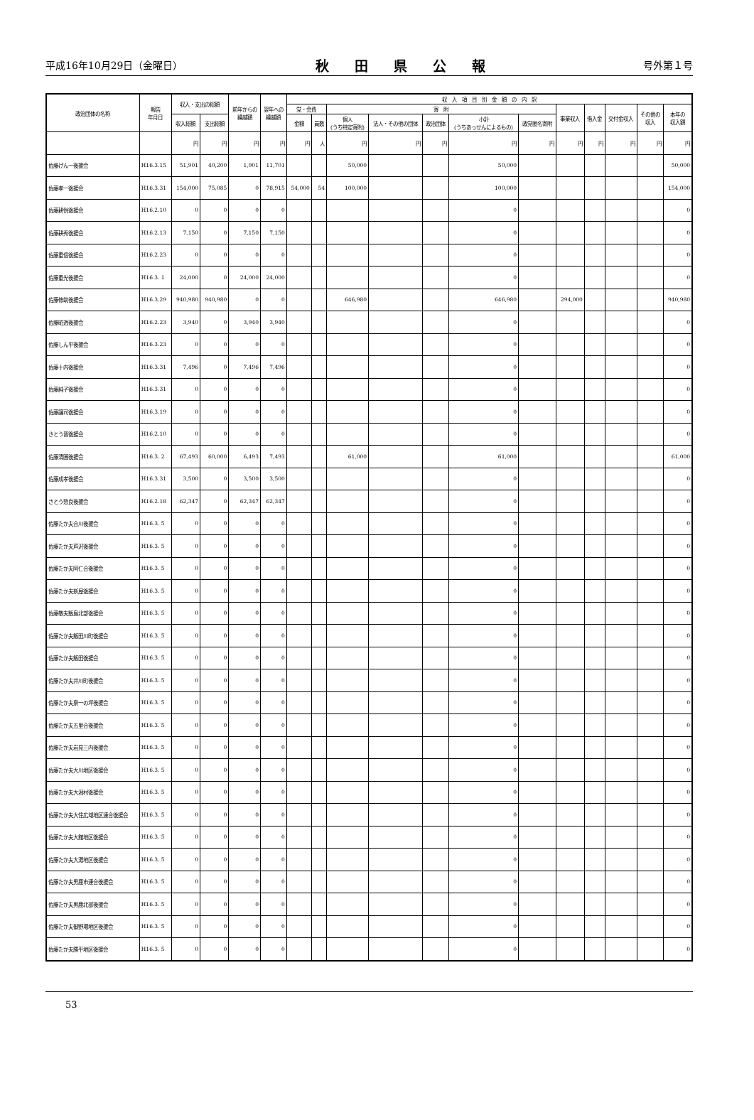平成16年10月29日（金曜日） 秋田県公報 号外第１号
| 政治団体の名称 | 報告 年月日 | 収入・支出の総額 | | 前年からの 繰越額 | 翌年への 繰越額 | 収 入 項 目 別 金 額 の 内 訳 | | | | | | | | | | | |
| --- | --- | --- | --- | --- | --- | --- | --- | --- | --- | --- | --- | --- | --- | --- | --- | --- | --- |
| | | | | | | 党・会費 | | 寄 附 | | | | | 事業収入 | 借入金 | 交付金収入 | その他の 収入 | 本年の 収入額 |
| | | 収入総額 | 支出総額 | | | 金額 | 員数 | 個人 (うち特定寄附) | 法人・その他の団体 | 政治団体 | 小計 (うちあっせんによるもの) | 政党匿名寄附 | | | | | |
| | | 円 | 円 | 円 | 円 | 円 | 人 | 円 | 円 | 円 | 円 | 円 | 円 | 円 | 円 | 円 | 円 |
| 佐藤げん一後援会 | H16.3.15 | 51,901 | 40,200 | 1,901 | 11,701 | | | 50,000 | | | 50,000 | | | | | | 50,000 |
| 佐藤孝一後援会 | H16.3.31 | 154,000 | 75,085 | 0 | 78,915 | 54,000 | 54 | 100,000 | | | 100,000 | | | | | | 154,000 |
| 佐藤耕悦後援会 | H16.2.10 | 0 | 0 | 0 | 0 | | | | | | 0 | | | | | | 0 |
| 佐藤耕秀後援会 | H16.2.13 | 7,150 | 0 | 7,150 | 7,150 | | | | | | 0 | | | | | | 0 |
| 佐藤重信後援会 | H16.2.23 | 0 | 0 | 0 | 0 | | | | | | 0 | | | | | | 0 |
| 佐藤重光後援会 | H16.3. 1 | 24,000 | 0 | 24,000 | 24,000 | | | | | | 0 | | | | | | 0 |
| 佐藤修助後援会 | H16.3.29 | 940,980 | 940,980 | 0 | 0 | | | 646,980 | | | 646,980 | | 294,000 | | | | 940,980 |
| 佐藤昭逸後援会 | H16.2.23 | 3,940 | 0 | 3,940 | 3,940 | | | | | | 0 | | | | | | 0 |
| 佐藤しん平後援会 | H16.3.23 | 0 | 0 | 0 | 0 | | | | | | 0 | | | | | | 0 |
| 佐藤十内後援会 | H16.3.31 | 7,496 | 0 | 7,496 | 7,496 | | | | | | 0 | | | | | | 0 |
| 佐藤純子後援会 | H16.3.31 | 0 | 0 | 0 | 0 | | | | | | 0 | | | | | | 0 |
| 佐藤譲司後援会 | H16.3.19 | 0 | 0 | 0 | 0 | | | | | | 0 | | | | | | 0 |
| さとう晋後援会 | H16.2.10 | 0 | 0 | 0 | 0 | | | | | | 0 | | | | | | 0 |
| 佐藤清圓後援会 | H16.3. 2 | 67,493 | 60,000 | 6,493 | 7,493 | | | 61,000 | | | 61,000 | | | | | | 61,000 |
| 佐藤成孝後援会 | H16.3.31 | 3,500 | 0 | 3,500 | 3,500 | | | | | | 0 | | | | | | 0 |
| さとう惣良後援会 | H16.2.18 | 62,347 | 0 | 62,347 | 62,347 | | | | | | 0 | | | | | | 0 |
| 佐藤たか夫合川後援会 | H16.3. 5 | 0 | 0 | 0 | 0 | | | | | | 0 | | | | | | 0 |
| 佐藤たか夫芦沢後援会 | H16.3. 5 | 0 | 0 | 0 | 0 | | | | | | 0 | | | | | | 0 |
| 佐藤たか夫阿仁合後援会 | H16.3. 5 | 0 | 0 | 0 | 0 | | | | | | 0 | | | | | | 0 |
| 佐藤たか夫新屋後援会 | H16.3. 5 | 0 | 0 | 0 | 0 | | | | | | 0 | | | | | | 0 |
| 佐藤敬夫飯島北部後援会 | H16.3. 5 | 0 | 0 | 0 | 0 | | | | | | 0 | | | | | | 0 |
| 佐藤たか夫飯田川町後援会 | H16.3. 5 | 0 | 0 | 0 | 0 | | | | | | 0 | | | | | | 0 |
| 佐藤たか夫飯田後援会 | H16.3. 5 | 0 | 0 | 0 | 0 | | | | | | 0 | | | | | | 0 |
| 佐藤たか夫井川町後援会 | H16.3. 5 | 0 | 0 | 0 | 0 | | | | | | 0 | | | | | | 0 |
| 佐藤たか夫泉一の坪後援会 | H16.3. 5 | 0 | 0 | 0 | 0 | | | | | | 0 | | | | | | 0 |
| 佐藤たか夫五里合後援会 | H16.3. 5 | 0 | 0 | 0 | 0 | | | | | | 0 | | | | | | 0 |
| 佐藤たか夫岩見三内後援会 | H16.3. 5 | 0 | 0 | 0 | 0 | | | | | | 0 | | | | | | 0 |
| 佐藤たか夫大川地区後援会 | H16.3. 5 | 0 | 0 | 0 | 0 | | | | | | 0 | | | | | | 0 |
| 佐藤たか夫大潟村後援会 | H16.3. 5 | 0 | 0 | 0 | 0 | | | | | | 0 | | | | | | 0 |
| 佐藤たか夫大住広域地区連合後援会 | H16.3. 5 | 0 | 0 | 0 | 0 | | | | | | 0 | | | | | | 0 |
| 佐藤たか夫大館地区後援会 | H16.3. 5 | 0 | 0 | 0 | 0 | | | | | | 0 | | | | | | 0 |
| 佐藤たか夫大湯地区後援会 | H16.3. 5 | 0 | 0 | 0 | 0 | | | | | | 0 | | | | | | 0 |
| 佐藤たか夫男鹿市連合後援会 | H16.3. 5 | 0 | 0 | 0 | 0 | | | | | | 0 | | | | | | 0 |
| 佐藤たか夫男鹿北部後援会 | H16.3. 5 | 0 | 0 | 0 | 0 | | | | | | 0 | | | | | | 0 |
| 佐藤たか夫御野場地区後援会 | H16.3. 5 | 0 | 0 | 0 | 0 | | | | | | 0 | | | | | | 0 |
| 佐藤たか夫勝平地区後援会 | H16.3. 5 | 0 | 0 | 0 | 0 | | | | | | 0 | | | | | | 0 |
53